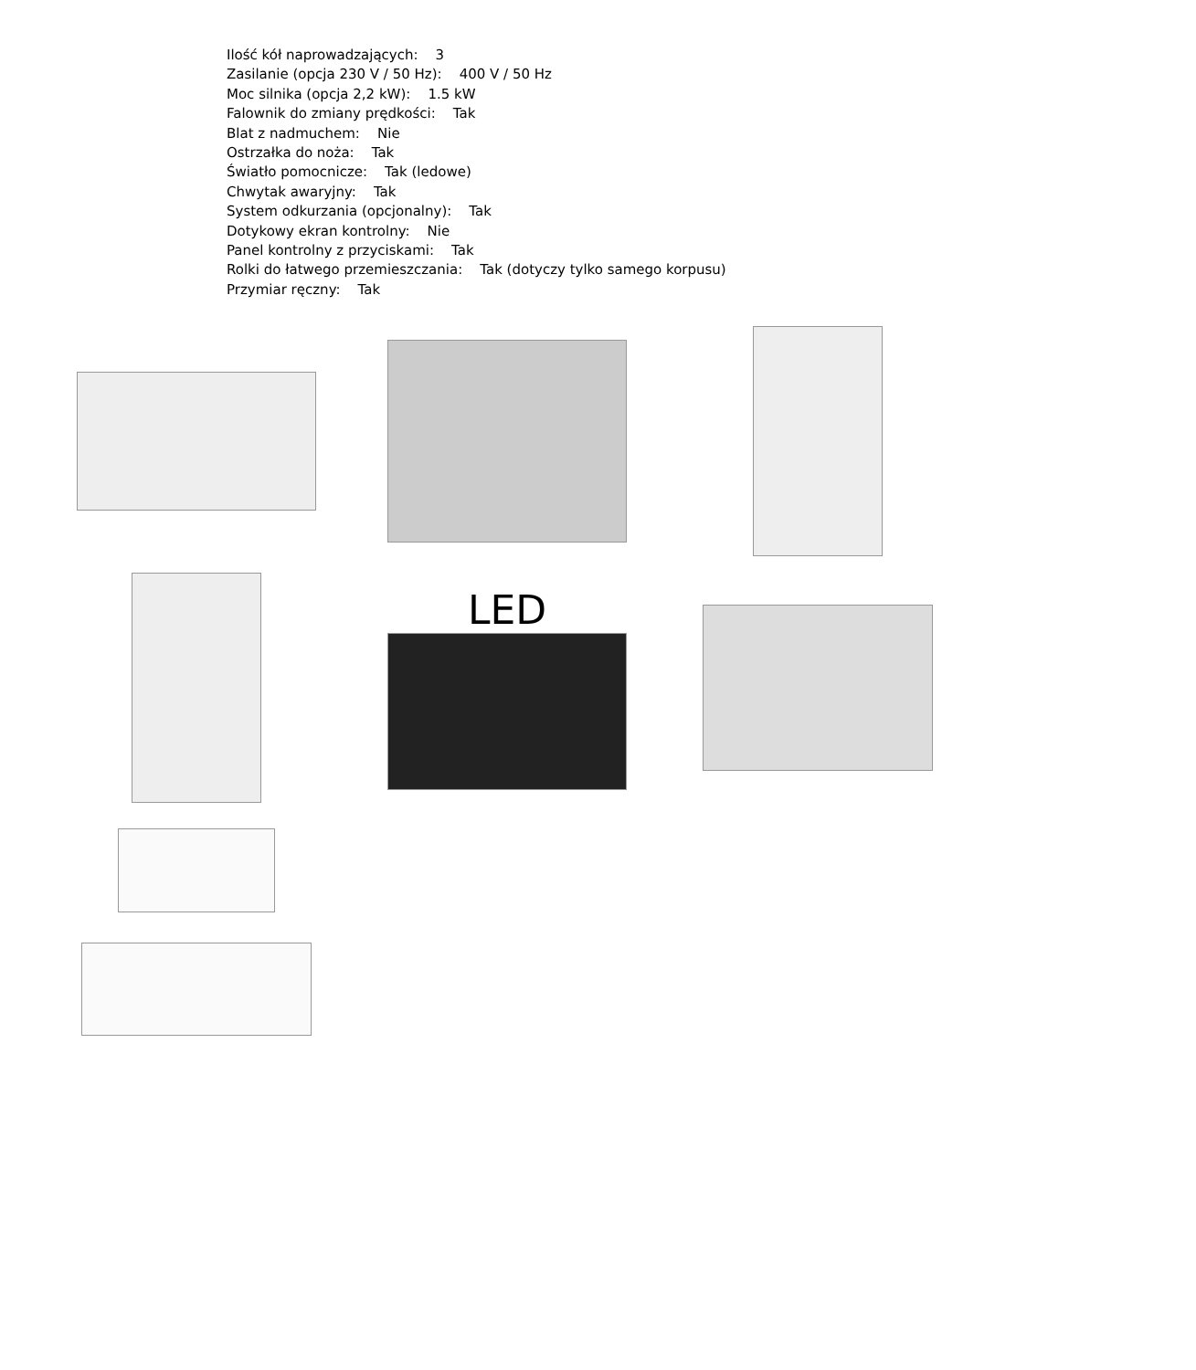Ilość kół naprowadzających: 3
Zasilanie (opcja 230 V / 50 Hz): 400 V / 50 Hz
Moc silnika (opcja 2,2 kW): 1.5 kW
Falownik do zmiany prędkości: Tak
Blat z nadmuchem: Nie
Ostrzałka do noża: Tak
Światło pomocnicze: Tak (ledowe)
Chwytak awaryjny: Tak
System odkurzania (opcjonalny): Tak
Dotykowy ekran kontrolny: Nie
Panel kontrolny z przyciskami: Tak
Rolki do łatwego przemieszczania: Tak (dotyczy tylko samego korpusu)
Przymiar ręczny: Tak
LED